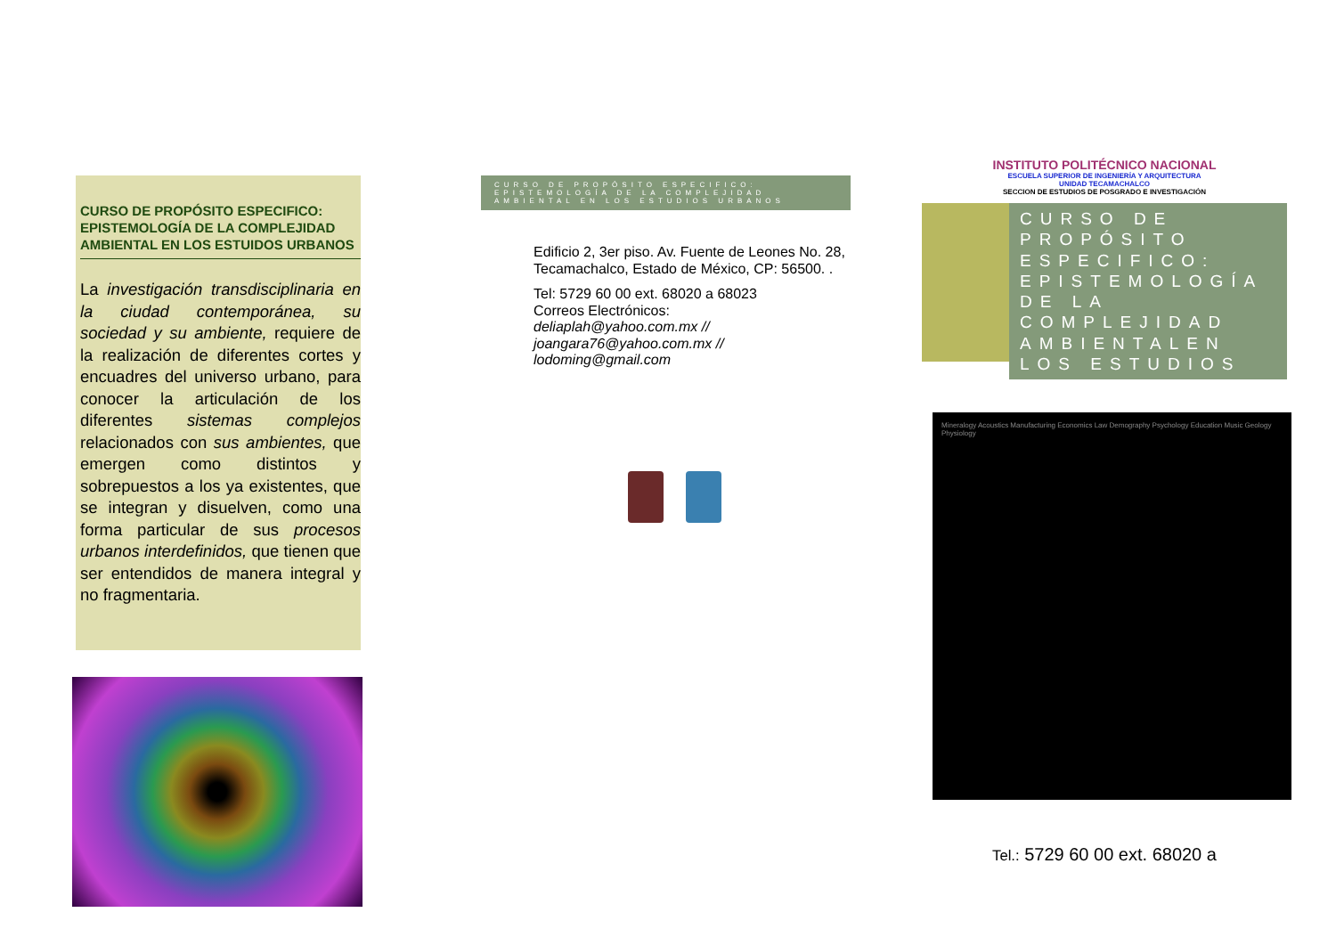CURSO DE PROPÓSITO ESPECIFICO: EPISTEMOLOGÍA DE LA COMPLEJIDAD AMBIENTAL EN LOS ESTUIDOS URBANOS
La investigación transdisciplinaria en la ciudad contemporánea, su sociedad y su ambiente, requiere de la realización de diferentes cortes y encuadres del universo urbano, para conocer la articulación de los diferentes sistemas complejos relacionados con sus ambientes, que emergen como distintos y sobrepuestos a los ya existentes, que se integran y disuelven, como una forma particular de sus procesos urbanos interdefinidos, que tienen que ser entendidos de manera integral y no fragmentaria.
CURSO DE PROPÓSITO ESPECIFICO: EPISTEMOLOGÍA DE LA COMPLEJIDAD AMBIENTAL EN LOS ESTUDIOS URBANOS
Edificio 2, 3er piso. Av. Fuente de Leones No. 28, Tecamachalco, Estado de México, CP: 56500. .
Tel: 5729 60 00 ext. 68020 a 68023
Correos Electrónicos:
deliaplah@yahoo.com.mx // joangara76@yahoo.com.mx // lodoming@gmail.com
INSTITUTO POLITÉCNICO NACIONAL
ESCUELA SUPERIOR DE INGENIERÍA Y ARQUITECTURA
UNIDAD TECAMACHALCO
SECCION DE ESTUDIOS DE POSGRADO E INVESTIGACIÓN
CURSO DE PROPÓSITO ESPECIFICO: EPISTEMOLOGÍA DE LA COMPLEJIDAD AMBIENTALEN LOS ESTUDIOS
Mineralogy Acoustics Manufacturing Economics Law Demography Psychology Education Music Geology Physiology
Tel.: 5729 60 00 ext. 68020 a